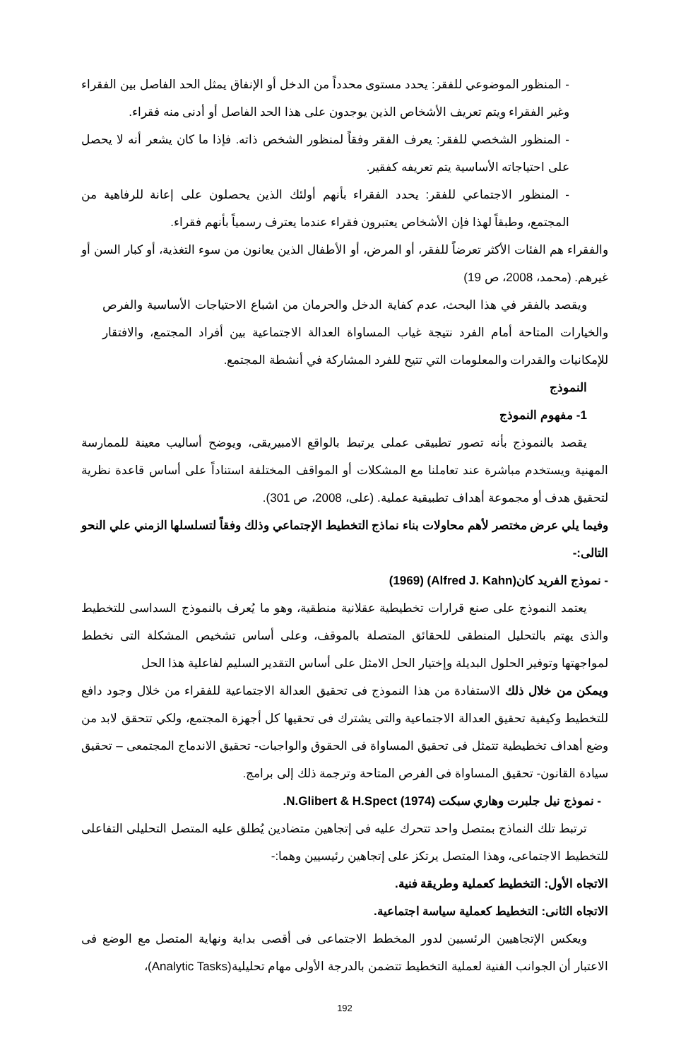- المنظور الموضوعي للفقر: يحدد مستوى محدداً من الدخل أو الإنفاق يمثل الحد الفاصل بين الفقراء وغير الفقراء ويتم تعريف الأشخاص الذين يوجدون على هذا الحد الفاصل أو أدنى منه فقراء.
- المنظور الشخصي للفقر: يعرف الفقر وفقاً لمنظور الشخص ذاته. فإذا ما كان يشعر أنه لا يحصل على احتياجاته الأساسية يتم تعريفه كفقير.
- المنظور الاجتماعي للفقر: يحدد الفقراء بأنهم أولئك الذين يحصلون على إعانة للرفاهية من المجتمع، وطبقاً لهذا فإن الأشخاص يعتبرون فقراء عندما يعترف رسمياً بأنهم فقراء.
والفقراء هم الفئات الأكثر تعرضاً للفقر، أو المرض، أو الأطفال الذين يعانون من سوء التغذية، أو كبار السن أو غيرهم. (محمد، 2008، ص 19)
ويقصد بالفقر في هذا البحث، عدم كفاية الدخل والحرمان من اشباع الاحتياجات الأساسية والفرص والخيارات المتاحة أمام الفرد نتيجة غياب المساواة العدالة الاجتماعية بين أفراد المجتمع، والافتقار للإمكانيات والقدرات والمعلومات التي تتيح للفرد المشاركة في أنشطة المجتمع.
النموذج
1- مفهوم النموذج
يقصد بالنموذج بأنه تصور تطبيقى عملى يرتبط بالواقع الامبيريقى، ويوضح أساليب معينة للممارسة المهنية ويستخدم مباشرة عند تعاملنا مع المشكلات أو المواقف المختلفة استناداً على أساس قاعدة نظرية لتحقيق هدف أو مجموعة أهداف تطبيقية عملية. (على، 2008، ص 301).
وفيما يلي عرض مختصر لأهم محاولات بناء نماذج التخطيط الإجتماعي وذلك وفقاً لتسلسلها الزمني علي النحو التالى:-
- نموذج الفريد كان(Alfred J. Kahn) (1969)
يعتمد النموذج على صنع قرارات تخطيطية عقلانية منطقية، وهو ما يُعرف بالنموذج السداسى للتخطيط والذى يهتم بالتحليل المنطقى للحقائق المتصلة بالموقف، وعلى أساس تشخيص المشكلة التى نخطط لمواجهتها وتوفير الحلول البديلة وإختيار الحل الامثل على أساس التقدير السليم لفاعلية هذا الحل
ويمكن من خلال ذلك الاستفادة من هذا النموذج فى تحقيق العدالة الاجتماعية للفقراء من خلال وجود دافع للتخطيط وكيفية تحقيق العدالة الاجتماعية والتى يشترك فى تحقيها كل أجهزة المجتمع، ولكي تتحقق لابد من وضع أهداف تخطيطية تتمثل فى تحقيق المساواة فى الحقوق والواجبات- تحقيق الاندماج المجتمعى – تحقيق سيادة القانون- تحقيق المساواة فى الفرص المتاحة وترجمة ذلك إلى برامج.
- نموذج نيل جلبرت وهاري سبكت N.Glibert & H.Spect (1974).
ترتبط تلك النماذج بمتصل واحد تتحرك عليه فى إتجاهين متضادين يُطلق عليه المتصل التحليلى التفاعلى للتخطيط الاجتماعى، وهذا المتصل يرتكز على إتجاهين رئيسيين وهما:-
الاتجاه الأول: التخطيط كعملية وطريقة فنية.
الاتجاه الثانى: التخطيط كعملية سياسة اجتماعية.
ويعكس الإتجاهيين الرئسيين لدور المخطط الاجتماعى فى أقصى بداية ونهاية المتصل مع الوضع فى الاعتبار أن الجوانب الفنية لعملية التخطيط تتضمن بالدرجة الأولى مهام تحليلية(Analytic Tasks)،
192